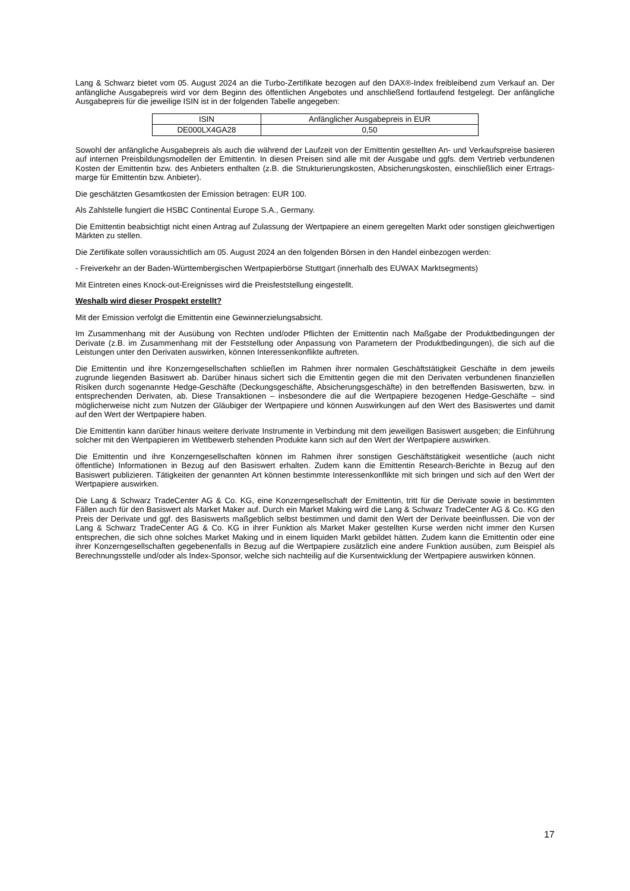Lang & Schwarz bietet vom 05. August 2024 an die Turbo-Zertifikate bezogen auf den DAX®-Index freibleibend zum Verkauf an. Der anfängliche Ausgabepreis wird vor dem Beginn des öffentlichen Angebotes und anschließend fortlaufend festgelegt. Der anfängliche Ausgabepreis für die jeweilige ISIN ist in der folgenden Tabelle angegeben:
| ISIN | Anfänglicher Ausgabepreis in EUR |
| DE000LX4GA28 | 0,50 |
Sowohl der anfängliche Ausgabepreis als auch die während der Laufzeit von der Emittentin gestellten An- und Verkaufspreise basieren auf internen Preisbildungsmodellen der Emittentin. In diesen Preisen sind alle mit der Ausgabe und ggfs. dem Vertrieb verbundenen Kosten der Emittentin bzw. des Anbieters enthalten (z.B. die Strukturierungskosten, Absicherungskosten, einschließlich einer Ertrags-marge für Emittentin bzw. Anbieter).
Die geschätzten Gesamtkosten der Emission betragen: EUR 100.
Als Zahlstelle fungiert die HSBC Continental Europe S.A., Germany.
Die Emittentin beabsichtigt nicht einen Antrag auf Zulassung der Wertpapiere an einem geregelten Markt oder sonstigen gleichwertigen Märkten zu stellen.
Die Zertifikate sollen voraussichtlich am 05. August 2024 an den folgenden Börsen in den Handel einbezogen werden:
- Freiverkehr an der Baden-Württembergischen Wertpapierbörse Stuttgart (innerhalb des EUWAX Marktsegments)
Mit Eintreten eines Knock-out-Ereignisses wird die Preisfeststellung eingestellt.
Weshalb wird dieser Prospekt erstellt?
Mit der Emission verfolgt die Emittentin eine Gewinnerzielungsabsicht.
Im Zusammenhang mit der Ausübung von Rechten und/oder Pflichten der Emittentin nach Maßgabe der Produktbedingungen der Derivate (z.B. im Zusammenhang mit der Feststellung oder Anpassung von Parametern der Produktbedingungen), die sich auf die Leistungen unter den Derivaten auswirken, können Interessenkonflikte auftreten.
Die Emittentin und ihre Konzerngesellschaften schließen im Rahmen ihrer normalen Geschäftstätigkeit Geschäfte in dem jeweils zugrunde liegenden Basiswert ab. Darüber hinaus sichert sich die Emittentin gegen die mit den Derivaten verbundenen finanziellen Risiken durch sogenannte Hedge-Geschäfte (Deckungsgeschäfte, Absicherungsgeschäfte) in den betreffenden Basiswerten, bzw. in entsprechenden Derivaten, ab. Diese Transaktionen – insbesondere die auf die Wertpapiere bezogenen Hedge-Geschäfte – sind möglicherweise nicht zum Nutzen der Gläubiger der Wertpapiere und können Auswirkungen auf den Wert des Basiswertes und damit auf den Wert der Wertpapiere haben.
Die Emittentin kann darüber hinaus weitere derivate Instrumente in Verbindung mit dem jeweiligen Basiswert ausgeben; die Einführung solcher mit den Wertpapieren im Wettbewerb stehenden Produkte kann sich auf den Wert der Wertpapiere auswirken.
Die Emittentin und ihre Konzerngesellschaften können im Rahmen ihrer sonstigen Geschäftstätigkeit wesentliche (auch nicht öffentliche) Informationen in Bezug auf den Basiswert erhalten. Zudem kann die Emittentin Research-Berichte in Bezug auf den Basiswert publizieren. Tätigkeiten der genannten Art können bestimmte Interessenkonflikte mit sich bringen und sich auf den Wert der Wertpapiere auswirken.
Die Lang & Schwarz TradeCenter AG & Co. KG, eine Konzerngesellschaft der Emittentin, tritt für die Derivate sowie in bestimmten Fällen auch für den Basiswert als Market Maker auf. Durch ein Market Making wird die Lang & Schwarz TradeCenter AG & Co. KG den Preis der Derivate und ggf. des Basiswerts maßgeblich selbst bestimmen und damit den Wert der Derivate beeinflussen. Die von der Lang & Schwarz TradeCenter AG & Co. KG in ihrer Funktion als Market Maker gestellten Kurse werden nicht immer den Kursen entsprechen, die sich ohne solches Market Making und in einem liquiden Markt gebildet hätten. Zudem kann die Emittentin oder eine ihrer Konzerngesellschaften gegebenenfalls in Bezug auf die Wertpapiere zusätzlich eine andere Funktion ausüben, zum Beispiel als Berechnungsstelle und/oder als Index-Sponsor, welche sich nachteilig auf die Kursentwicklung der Wertpapiere auswirken können.
17